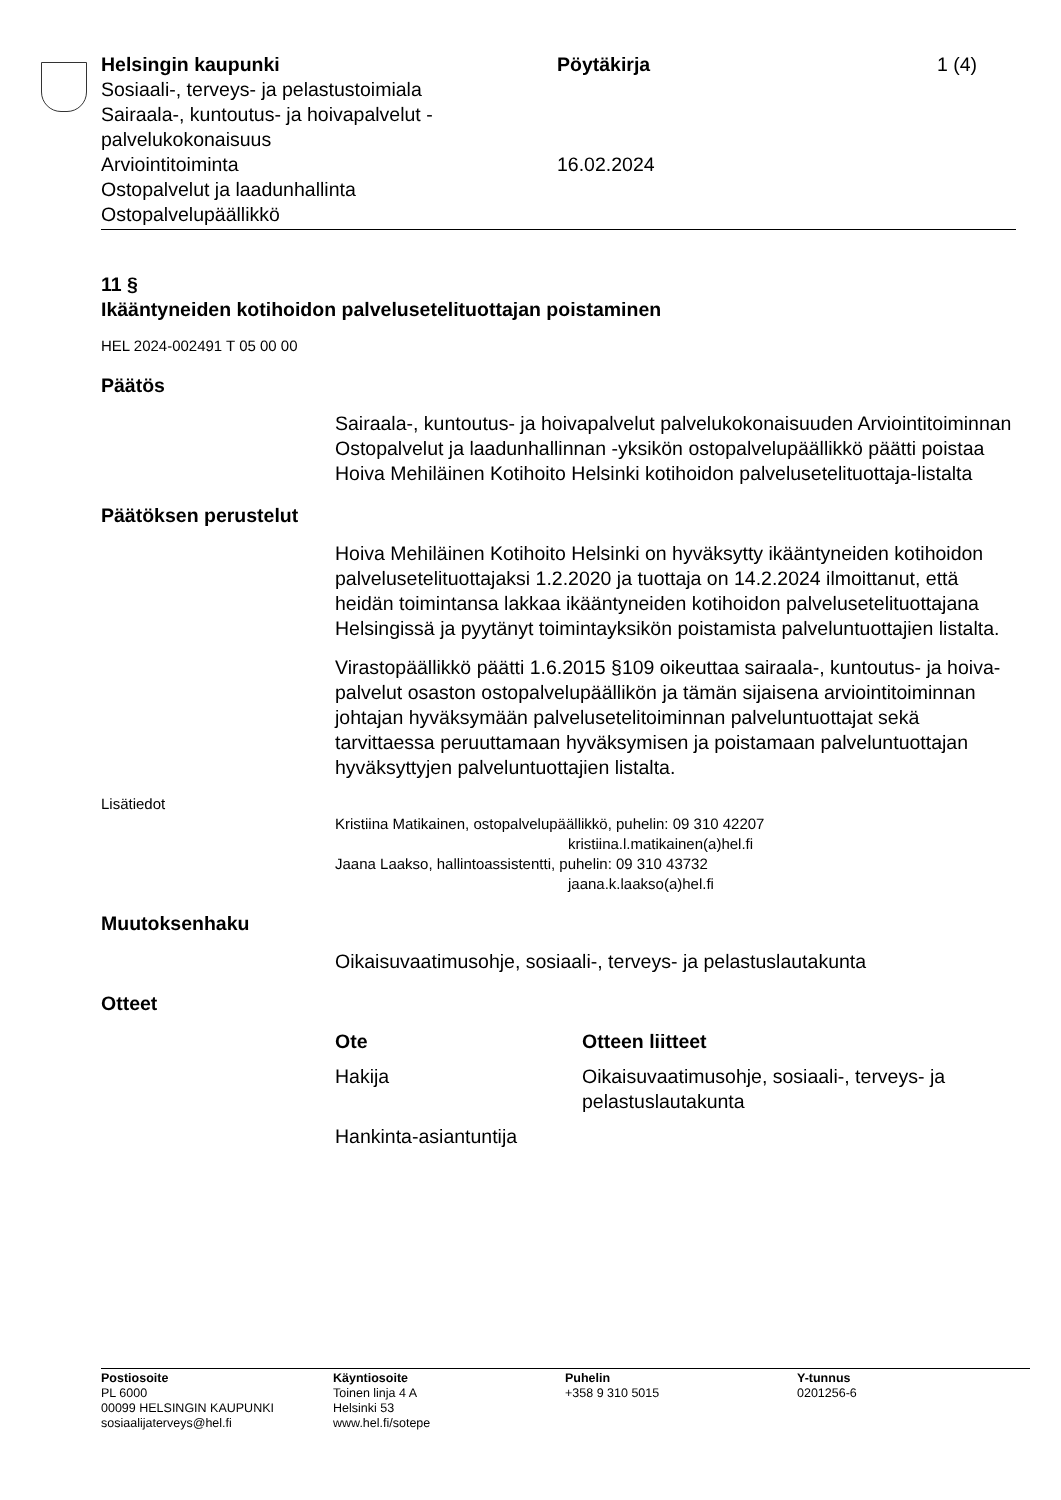Helsingin kaupunki
Sosiaali-, terveys- ja pelastustoimiala
Sairaala-, kuntoutus- ja hoivapalvelut -
palvelukokonaisuus
Arviointitoiminta
Ostopalvelut ja laadunhallinta
Ostopalvelupäällikkö
Pöytäkirja
16.02.2024
1 (4)
11 §
Ikääntyneiden kotihoidon palvelusetelituottajan poistaminen
HEL 2024-002491 T 05 00 00
Päätös
Sairaala-, kuntoutus- ja hoivapalvelut palvelukokonaisuuden Arviointi­toiminnan Ostopalvelut ja laadunhallinnan -yksikön ostopalvelupäällik­kö päätti poistaa Hoiva Mehiläinen Kotihoito Helsinki kotihoidon palve­lusetelituottaja-listalta
Päätöksen perustelut
Hoiva Mehiläinen Kotihoito Helsinki on hyväksytty ikääntyneiden koti­hoidon palvelusetelituottajaksi 1.2.2020 ja tuottaja on 14.2.2024 ilmoit­tanut, että heidän toimintansa lakkaa ikääntyneiden kotihoidon palvelu­setelituottajana Helsingissä ja pyytänyt toimintayksikön poistamista palveluntuottajien listalta.
Virastopäällikkö päätti 1.6.2015 §109 oikeuttaa sairaala-, kuntoutus- ja hoiva-palvelut osaston ostopalvelupäällikön ja tämän sijaisena arviointi­toiminnan johtajan hyväksymään palvelusetelitoiminnan palveluntuotta­jat sekä tarvittaessa peruuttamaan hyväksymisen ja poistamaan palve­luntuottajan hyväksyttyjen palveluntuottajien listalta.
Lisätiedot
Kristiina Matikainen, ostopalvelupäällikkö, puhelin: 09 310 42207
kristiina.l.matikainen(a)hel.fi
Jaana Laakso, hallintoassistentti, puhelin: 09 310 43732
jaana.k.laakso(a)hel.fi
Muutoksenhaku
Oikaisuvaatimusohje, sosiaali-, terveys- ja pelastuslautakunta
Otteet
| Ote | Otteen liitteet |
| --- | --- |
| Hakija | Oikaisuvaatimusohje, sosiaali-, terveys- ja pelastuslautakunta |
| Hankinta-asiantuntija | |
Postiosoite
PL 6000
00099 HELSINGIN KAUPUNKI
sosiaalijaterveys@hel.fi
Käyntiosoite
Toinen linja 4 A
Helsinki 53
www.hel.fi/sotepe
Puhelin
+358 9 310 5015
Y-tunnus
0201256-6